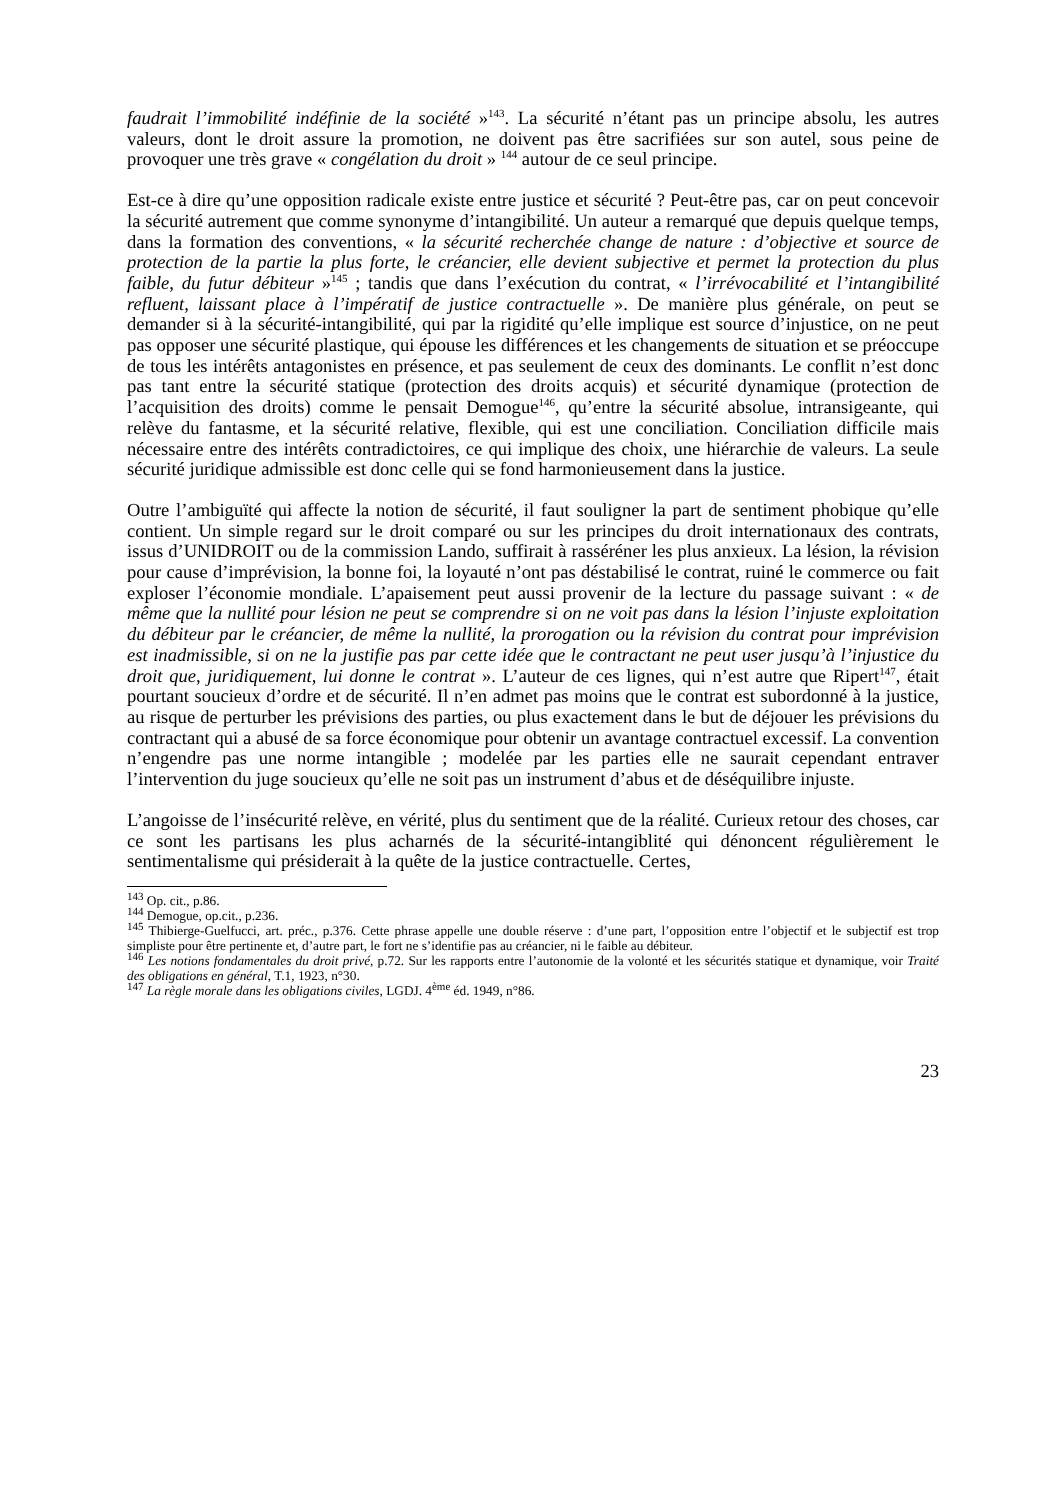faudrait l’immobilité indéfinie de la société »<sup>143</sup>. La sécurité n’étant pas un principe absolu, les autres valeurs, dont le droit assure la promotion, ne doivent pas être sacrifiées sur son autel, sous peine de provoquer une très grave « congélation du droit » <sup>144</sup> autour de ce seul principe.
Est-ce à dire qu’une opposition radicale existe entre justice et sécurité ? Peut-être pas, car on peut concevoir la sécurité autrement que comme synonyme d’intangibilité. Un auteur a remarqué que depuis quelque temps, dans la formation des conventions, « la sécurité recherchée change de nature : d’objective et source de protection de la partie la plus forte, le créancier, elle devient subjective et permet la protection du plus faible, du futur débiteur »<sup>145</sup> ; tandis que dans l’exécution du contrat, « l’irrévocabilité et l’intangibilité refluent, laissant place à l’impératif de justice contractuelle ». De manière plus générale, on peut se demander si à la sécurité-intangibilité, qui par la rigidité qu’elle implique est source d’injustice, on ne peut pas opposer une sécurité plastique, qui épouse les différences et les changements de situation et se préoccupe de tous les intérêts antagonistes en présence, et pas seulement de ceux des dominants. Le conflit n’est donc pas tant entre la sécurité statique (protection des droits acquis) et sécurité dynamique (protection de l’acquisition des droits) comme le pensait Demogue<sup>146</sup>, qu’entre la sécurité absolue, intransigeante, qui relève du fantasme, et la sécurité relative, flexible, qui est une conciliation. Conciliation difficile mais nécessaire entre des intérêts contradictoires, ce qui implique des choix, une hiérarchie de valeurs. La seule sécurité juridique admissible est donc celle qui se fond harmonieusement dans la justice.
Outre l’ambiguïté qui affecte la notion de sécurité, il faut souligner la part de sentiment phobique qu’elle contient. Un simple regard sur le droit comparé ou sur les principes du droit internationaux des contrats, issus d’UNIDROIT ou de la commission Lando, suffirait à rasséréner les plus anxieux. La lésion, la révision pour cause d’imprévision, la bonne foi, la loyauté n’ont pas déstabilisé le contrat, ruiné le commerce ou fait exploser l’économie mondiale. L’apaisement peut aussi provenir de la lecture du passage suivant : « de même que la nullité pour lésion ne peut se comprendre si on ne voit pas dans la lésion l’injuste exploitation du débiteur par le créancier, de même la nullité, la prorogation ou la révision du contrat pour imprévision est inadmissible, si on ne la justifie pas par cette idée que le contractant ne peut user jusqu’à l’injustice du droit que, juridiquement, lui donne le contrat ». L’auteur de ces lignes, qui n’est autre que Ripert<sup>147</sup>, était pourtant soucieux d’ordre et de sécurité. Il n’en admet pas moins que le contrat est subordonné à la justice, au risque de perturber les prévisions des parties, ou plus exactement dans le but de déjouer les prévisions du contractant qui a abusé de sa force économique pour obtenir un avantage contractuel excessif. La convention n’engendre pas une norme intangible ; modelée par les parties elle ne saurait cependant entraver l’intervention du juge soucieux qu’elle ne soit pas un instrument d’abus et de déséquilibre injuste.
L’angoisse de l’insécurité relève, en vérité, plus du sentiment que de la réalité. Curieux retour des choses, car ce sont les partisans les plus acharnés de la sécurité-intangiblité qui dénoncent régulièrement le sentimentalisme qui présiderait à la quête de la justice contractuelle. Certes,
<sup>143</sup> Op. cit., p.86.
<sup>144</sup> Demogue, op.cit., p.236.
<sup>145</sup> Thibierge-Guelfucci, art. préc., p.376. Cette phrase appelle une double réserve : d’une part, l’opposition entre l’objectif et le subjectif est trop simpliste pour être pertinente et, d’autre part, le fort ne s’identifie pas au créancier, ni le faible au débiteur.
<sup>146</sup> Les notions fondamentales du droit privé, p.72. Sur les rapports entre l’autonomie de la volonté et les sécurités statique et dynamique, voir Traité des obligations en général, T.1, 1923, n°30.
<sup>147</sup> La règle morale dans les obligations civiles, LGDJ. 4<sup>ème</sup> éd. 1949, n°86.
23